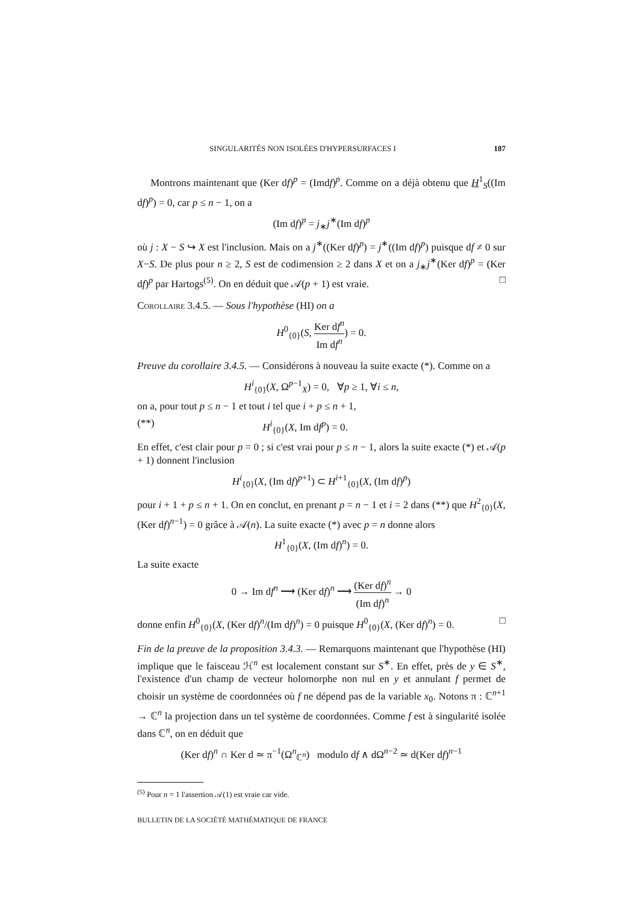SINGULARITÉS NON ISOLÉES D'HYPERSURFACES I 187
Montrons maintenant que (Ker df)<sup>p</sup> = (Imdf)<sup>p</sup>. Comme on a déjà obtenu que H<sup>1</sup><sub>S</sub>((Im df)<sup>p</sup>) = 0, car p ≤ n − 1, on a
(Im df)<sup>p</sup> = j<sub>∗</sub>j<sup>∗</sup>(Im df)<sup>p</sup>
où j : X − S ↪ X est l'inclusion. Mais on a j<sup>∗</sup>((Ker df)<sup>p</sup>) = j<sup>∗</sup>((Im df)<sup>p</sup>) puisque df ≠ 0 sur X−S. De plus pour n ≥ 2, S est de codimension ≥ 2 dans X et on a j<sub>∗</sub>j<sup>∗</sup>(Ker df)<sup>p</sup> = (Ker df)<sup>p</sup> par Hartogs<sup>(5)</sup>. On en déduit que 𝒜(p + 1) est vraie. □
Corollaire 3.4.5. — Sous l'hypothèse (HI) on a
H<sup>0</sup><sub>{0}</sub>(S, Ker df<sup>n</sup> Im df<sup>n</sup>) = 0.
Preuve du corollaire 3.4.5. — Considérons à nouveau la suite exacte (*). Comme on a
H<sup>i</sup><sub>{0}</sub>(X, Ω<sup>p−1</sup><sub>X</sub>) = 0, ∀p ≥ 1, ∀i ≤ n,
on a, pour tout p ≤ n − 1 et tout i tel que i + p ≤ n + 1,
(**) H<sup>i</sup><sub>{0}</sub>(X, Im df<sup>p</sup>) = 0.
En effet, c'est clair pour p = 0 ; si c'est vrai pour p ≤ n − 1, alors la suite exacte (*) et 𝒜(p + 1) donnent l'inclusion
H<sup>i</sup><sub>{0}</sub>(X, (Im df)<sup>p+1</sup>) ⊂ H<sup>i+1</sup><sub>{0}</sub>(X, (Im df)<sup>p</sup>)
pour i + 1 + p ≤ n + 1. On en conclut, en prenant p = n − 1 et i = 2 dans (**) que H<sup>2</sup><sub>{0}</sub>(X, (Ker df)<sup>n−1</sup>) = 0 grâce à 𝒜(n). La suite exacte (*) avec p = n donne alors
H<sup>1</sup><sub>{0}</sub>(X, (Im df)<sup>n</sup>) = 0.
La suite exacte
0 → Im df<sup>n</sup> ⟶ (Ker df)<sup>n</sup> ⟶ (Ker df)<sup>n</sup> (Im df)<sup>n</sup> → 0
donne enfin H<sup>0</sup><sub>{0}</sub>(X, (Ker df)<sup>n</sup>/(Im df)<sup>n</sup>) = 0 puisque H<sup>0</sup><sub>{0}</sub>(X, (Ker df)<sup>n</sup>) = 0. □
Fin de la preuve de la proposition 3.4.3. — Remarquons maintenant que l'hypothèse (HI) implique que le faisceau ℋ<sup>n</sup> est localement constant sur S<sup>∗</sup>. En effet, près de y ∈ S<sup>∗</sup>, l'existence d'un champ de vecteur holomorphe non nul en y et annulant f permet de choisir un système de coordonnées où f ne dépend pas de la variable x<sub>0</sub>. Notons π : ℂ<sup>n+1</sup> → ℂ<sup>n</sup> la projection dans un tel système de coordonnées. Comme f est à singularité isolée dans ℂ<sup>n</sup>, on en déduit que
(Ker df)<sup>n</sup> ∩ Ker d ≃ π<sup>−1</sup>(Ω<sup>n</sup><sub>ℂ<sup>n</sup></sub>) modulo df ∧ dΩ<sup>n−2</sup> ≃ d(Ker df)<sup>n−1</sup>
<sup>(5)</sup> Pour n = 1 l'assertion 𝒜(1) est vraie car vide.
BULLETIN DE LA SOCIÉTÉ MATHÉMATIQUE DE FRANCE